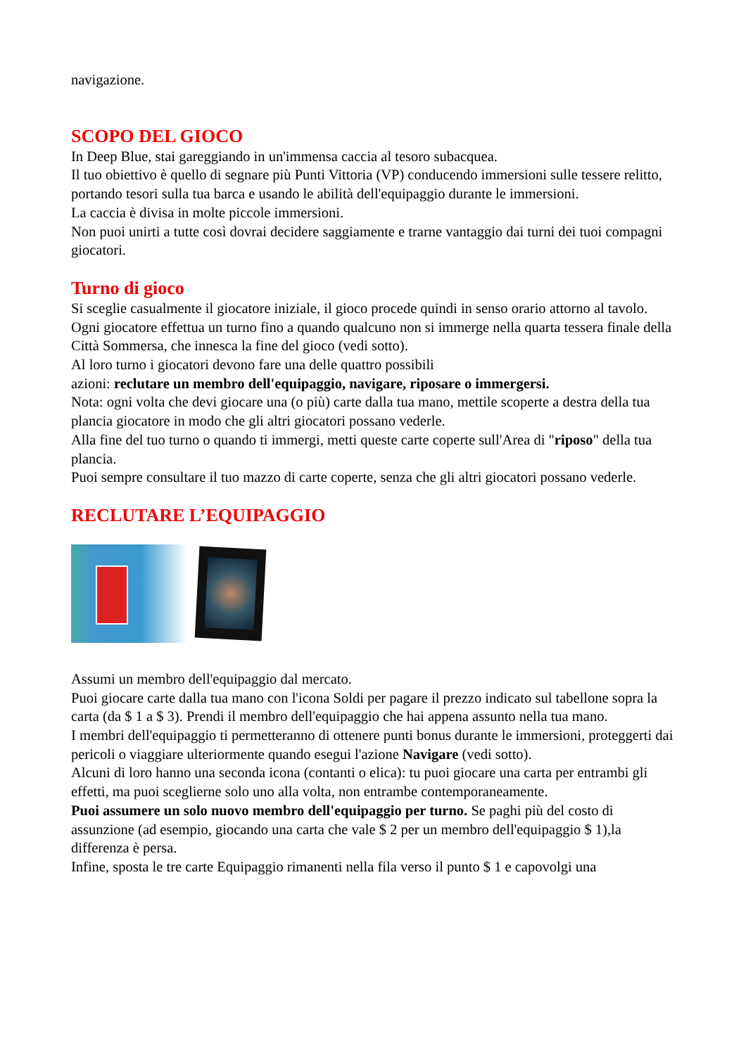navigazione.
SCOPO DEL GIOCO
In Deep Blue, stai gareggiando in un'immensa caccia al tesoro subacquea.
Il tuo obiettivo è quello di segnare più Punti Vittoria (VP) conducendo immersioni sulle tessere relitto, portando tesori sulla tua barca e usando le abilità dell'equipaggio durante le immersioni.
La caccia è divisa in molte piccole immersioni.
Non puoi unirti a tutte così dovrai decidere saggiamente e trarne vantaggio dai turni dei tuoi compagni giocatori.
Turno di gioco
Si sceglie casualmente il giocatore iniziale, il gioco procede quindi in senso orario attorno al tavolo.
Ogni giocatore effettua un turno fino a quando qualcuno non si immerge nella quarta tessera finale della Città Sommersa, che innesca la fine del gioco (vedi sotto).
Al loro turno i giocatori devono fare una delle quattro possibili
azioni: reclutare un membro dell'equipaggio, navigare, riposare o immergersi.
Nota: ogni volta che devi giocare una (o più) carte dalla tua mano, mettile scoperte a destra della tua plancia giocatore in modo che gli altri giocatori possano vederle.
Alla fine del tuo turno o quando ti immergi, metti queste carte coperte sull'Area di "riposo" della tua plancia.
Puoi sempre consultare il tuo mazzo di carte coperte, senza che gli altri giocatori possano vederle.
RECLUTARE L’EQUIPAGGIO
Assumi un membro dell'equipaggio dal mercato.
Puoi giocare carte dalla tua mano con l'icona Soldi per pagare il prezzo indicato sul tabellone sopra la carta (da $ 1 a $ 3). Prendi il membro dell'equipaggio che hai appena assunto nella tua mano.
I membri dell'equipaggio ti permetteranno di ottenere punti bonus durante le immersioni, proteggerti dai pericoli o viaggiare ulteriormente quando esegui l'azione Navigare (vedi sotto).
Alcuni di loro hanno una seconda icona (contanti o elica): tu puoi giocare una carta per entrambi gli effetti, ma puoi sceglierne solo uno alla volta, non entrambe contemporaneamente.
Puoi assumere un solo nuovo membro dell'equipaggio per turno. Se paghi più del costo di assunzione (ad esempio, giocando una carta che vale $ 2 per un membro dell'equipaggio $ 1),la differenza è persa.
Infine, sposta le tre carte Equipaggio rimanenti nella fila verso il punto $ 1 e capovolgi una